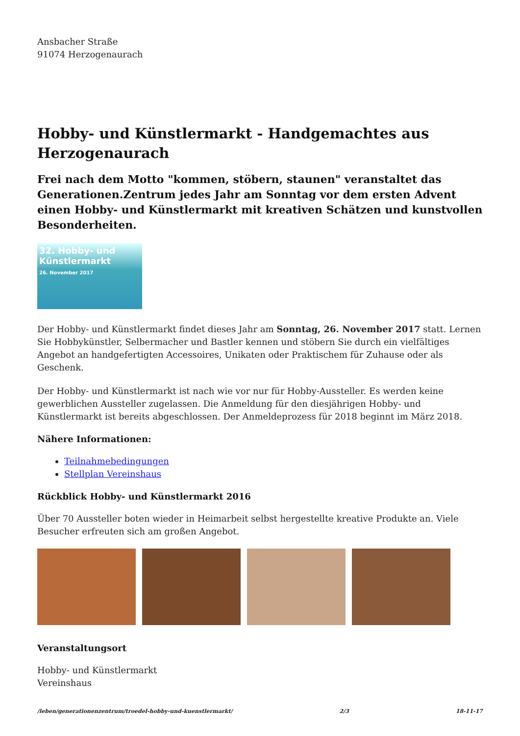Ansbacher Straße
91074 Herzogenaurach
Hobby- und Künstlermarkt - Handgemachtes aus Herzogenaurach
Frei nach dem Motto "kommen, stöbern, staunen" veranstaltet das Generationen.Zentrum jedes Jahr am Sonntag vor dem ersten Advent einen Hobby- und Künstlermarkt mit kreativen Schätzen und kunstvollen Besonderheiten.
32. Hobby- und Künstlermarkt
26. November 2017
Der Hobby- und Künstlermarkt findet dieses Jahr am Sonntag, 26. November 2017 statt. Lernen Sie Hobbykünstler, Selbermacher und Bastler kennen und stöbern Sie durch ein vielfältiges Angebot an handgefertigten Accessoires, Unikaten oder Praktischem für Zuhause oder als Geschenk.
Der Hobby- und Künstlermarkt ist nach wie vor nur für Hobby-Aussteller. Es werden keine gewerblichen Aussteller zugelassen. Die Anmeldung für den diesjährigen Hobby- und Künstlermarkt ist bereits abgeschlossen. Der Anmeldeprozess für 2018 beginnt im März 2018.
Nähere Informationen:
Teilnahmebedingungen
Stellplan Vereinshaus
Rückblick Hobby- und Künstlermarkt 2016
Über 70 Aussteller boten wieder in Heimarbeit selbst hergestellte kreative Produkte an. Viele Besucher erfreuten sich am großen Angebot.
Veranstaltungsort
Hobby- und Künstlermarkt
Vereinshaus
/leben/generationenzentrum/troedel-hobby-und-kuenstlermarkt/ 2/3 18-11-17